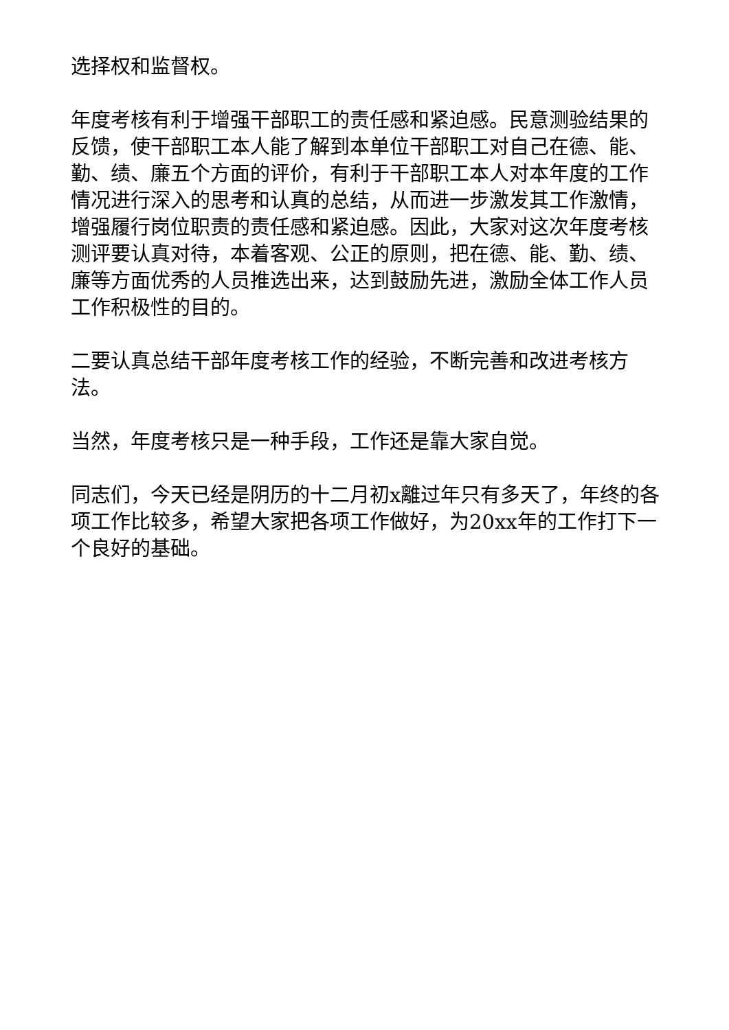选择权和监督权。
年度考核有利于增强干部职工的责任感和紧迫感。民意测验结果的反馈，使干部职工本人能了解到本单位干部职工对自己在德、能、勤、绩、廉五个方面的评价，有利于干部职工本人对本年度的工作情况进行深入的思考和认真的总结，从而进一步激发其工作激情，增强履行岗位职责的责任感和紧迫感。因此，大家对这次年度考核测评要认真对待，本着客观、公正的原则，把在德、能、勤、绩、廉等方面优秀的人员推选出来，达到鼓励先进，激励全体工作人员工作积极性的目的。
二要认真总结干部年度考核工作的经验，不断完善和改进考核方法。
当然，年度考核只是一种手段，工作还是靠大家自觉。
同志们，今天已经是阴历的十二月初x離过年只有多天了，年终的各项工作比较多，希望大家把各项工作做好，为20xx年的工作打下一个良好的基础。